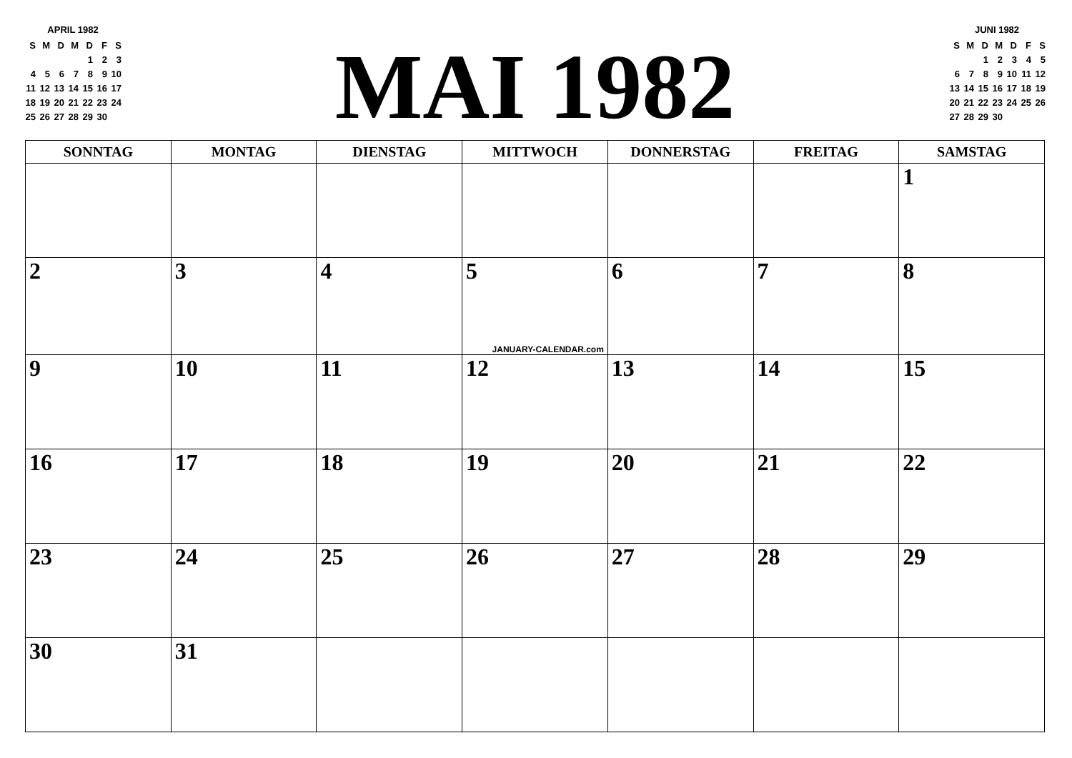APRIL 1982
| S | M | D | M | D | F | S |
| | | | | 1 | 2 | 3 |
| 4 | 5 | 6 | 7 | 8 | 9 | 10 |
| 11 | 12 | 13 | 14 | 15 | 16 | 17 |
| 18 | 19 | 20 | 21 | 22 | 23 | 24 |
| 25 | 26 | 27 | 28 | 29 | 30 | |
MAI 1982
JUNI 1982
| S | M | D | M | D | F | S |
| | | 1 | 2 | 3 | 4 | 5 |
| 6 | 7 | 8 | 9 | 10 | 11 | 12 |
| 13 | 14 | 15 | 16 | 17 | 18 | 19 |
| 20 | 21 | 22 | 23 | 24 | 25 | 26 |
| 27 | 28 | 29 | 30 | | | |
| SONNTAG | MONTAG | DIENSTAG | MITTWOCH | DONNERSTAG | FREITAG | SAMSTAG |
| --- | --- | --- | --- | --- | --- | --- |
| | | | | | | 1 |
| 2 | 3 | 4 | 5 JANUARY-CALENDAR.com | 6 | 7 | 8 |
| 9 | 10 | 11 | 12 | 13 | 14 | 15 |
| 16 | 17 | 18 | 19 | 20 | 21 | 22 |
| 23 | 24 | 25 | 26 | 27 | 28 | 29 |
| 30 | 31 | | | | | |